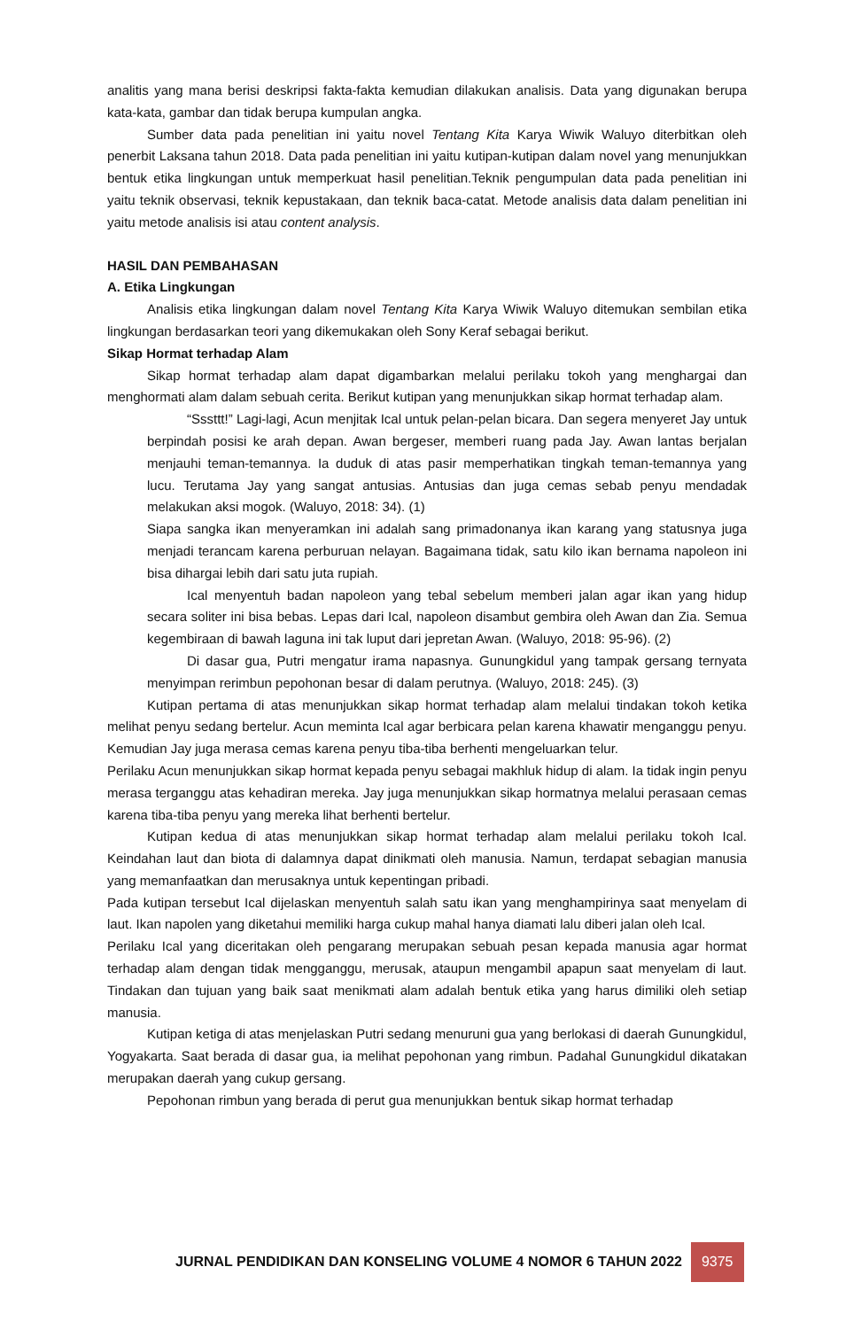analitis yang mana berisi deskripsi fakta-fakta kemudian dilakukan analisis. Data yang digunakan berupa kata-kata, gambar dan tidak berupa kumpulan angka.
Sumber data pada penelitian ini yaitu novel Tentang Kita Karya Wiwik Waluyo diterbitkan oleh penerbit Laksana tahun 2018. Data pada penelitian ini yaitu kutipan-kutipan dalam novel yang menunjukkan bentuk etika lingkungan untuk memperkuat hasil penelitian.Teknik pengumpulan data pada penelitian ini yaitu teknik observasi, teknik kepustakaan, dan teknik baca-catat. Metode analisis data dalam penelitian ini yaitu metode analisis isi atau content analysis.
HASIL DAN PEMBAHASAN
A. Etika Lingkungan
Analisis etika lingkungan dalam novel Tentang Kita Karya Wiwik Waluyo ditemukan sembilan etika lingkungan berdasarkan teori yang dikemukakan oleh Sony Keraf sebagai berikut.
Sikap Hormat terhadap Alam
Sikap hormat terhadap alam dapat digambarkan melalui perilaku tokoh yang menghargai dan menghormati alam dalam sebuah cerita. Berikut kutipan yang menunjukkan sikap hormat terhadap alam.
“Sssttt!” Lagi-lagi, Acun menjitak Ical untuk pelan-pelan bicara. Dan segera menyeret Jay untuk berpindah posisi ke arah depan. Awan bergeser, memberi ruang pada Jay. Awan lantas berjalan menjauhi teman-temannya. Ia duduk di atas pasir memperhatikan tingkah teman-temannya yang lucu. Terutama Jay yang sangat antusias. Antusias dan juga cemas sebab penyu mendadak melakukan aksi mogok. (Waluyo, 2018: 34). (1)
Siapa sangka ikan menyeramkan ini adalah sang primadonanya ikan karang yang statusnya juga menjadi terancam karena perburuan nelayan. Bagaimana tidak, satu kilo ikan bernama napoleon ini bisa dihargai lebih dari satu juta rupiah.
Ical menyentuh badan napoleon yang tebal sebelum memberi jalan agar ikan yang hidup secara soliter ini bisa bebas. Lepas dari Ical, napoleon disambut gembira oleh Awan dan Zia. Semua kegembiraan di bawah laguna ini tak luput dari jepretan Awan. (Waluyo, 2018: 95-96). (2)
Di dasar gua, Putri mengatur irama napasnya. Gunungkidul yang tampak gersang ternyata menyimpan rerimbun pepohonan besar di dalam perutnya. (Waluyo, 2018: 245). (3)
Kutipan pertama di atas menunjukkan sikap hormat terhadap alam melalui tindakan tokoh ketika melihat penyu sedang bertelur. Acun meminta Ical agar berbicara pelan karena khawatir menganggu penyu. Kemudian Jay juga merasa cemas karena penyu tiba-tiba berhenti mengeluarkan telur.
Perilaku Acun menunjukkan sikap hormat kepada penyu sebagai makhluk hidup di alam. Ia tidak ingin penyu merasa terganggu atas kehadiran mereka. Jay juga menunjukkan sikap hormatnya melalui perasaan cemas karena tiba-tiba penyu yang mereka lihat berhenti bertelur.
Kutipan kedua di atas menunjukkan sikap hormat terhadap alam melalui perilaku tokoh Ical. Keindahan laut dan biota di dalamnya dapat dinikmati oleh manusia. Namun, terdapat sebagian manusia yang memanfaatkan dan merusaknya untuk kepentingan pribadi.
Pada kutipan tersebut Ical dijelaskan menyentuh salah satu ikan yang menghampirinya saat menyelam di laut. Ikan napolen yang diketahui memiliki harga cukup mahal hanya diamati lalu diberi jalan oleh Ical.
Perilaku Ical yang diceritakan oleh pengarang merupakan sebuah pesan kepada manusia agar hormat terhadap alam dengan tidak mengganggu, merusak, ataupun mengambil apapun saat menyelam di laut. Tindakan dan tujuan yang baik saat menikmati alam adalah bentuk etika yang harus dimiliki oleh setiap manusia.
Kutipan ketiga di atas menjelaskan Putri sedang menuruni gua yang berlokasi di daerah Gunungkidul, Yogyakarta. Saat berada di dasar gua, ia melihat pepohonan yang rimbun. Padahal Gunungkidul dikatakan merupakan daerah yang cukup gersang.
Pepohonan rimbun yang berada di perut gua menunjukkan bentuk sikap hormat terhadap
JURNAL PENDIDIKAN DAN KONSELING VOLUME 4 NOMOR 6 TAHUN 2022 9375